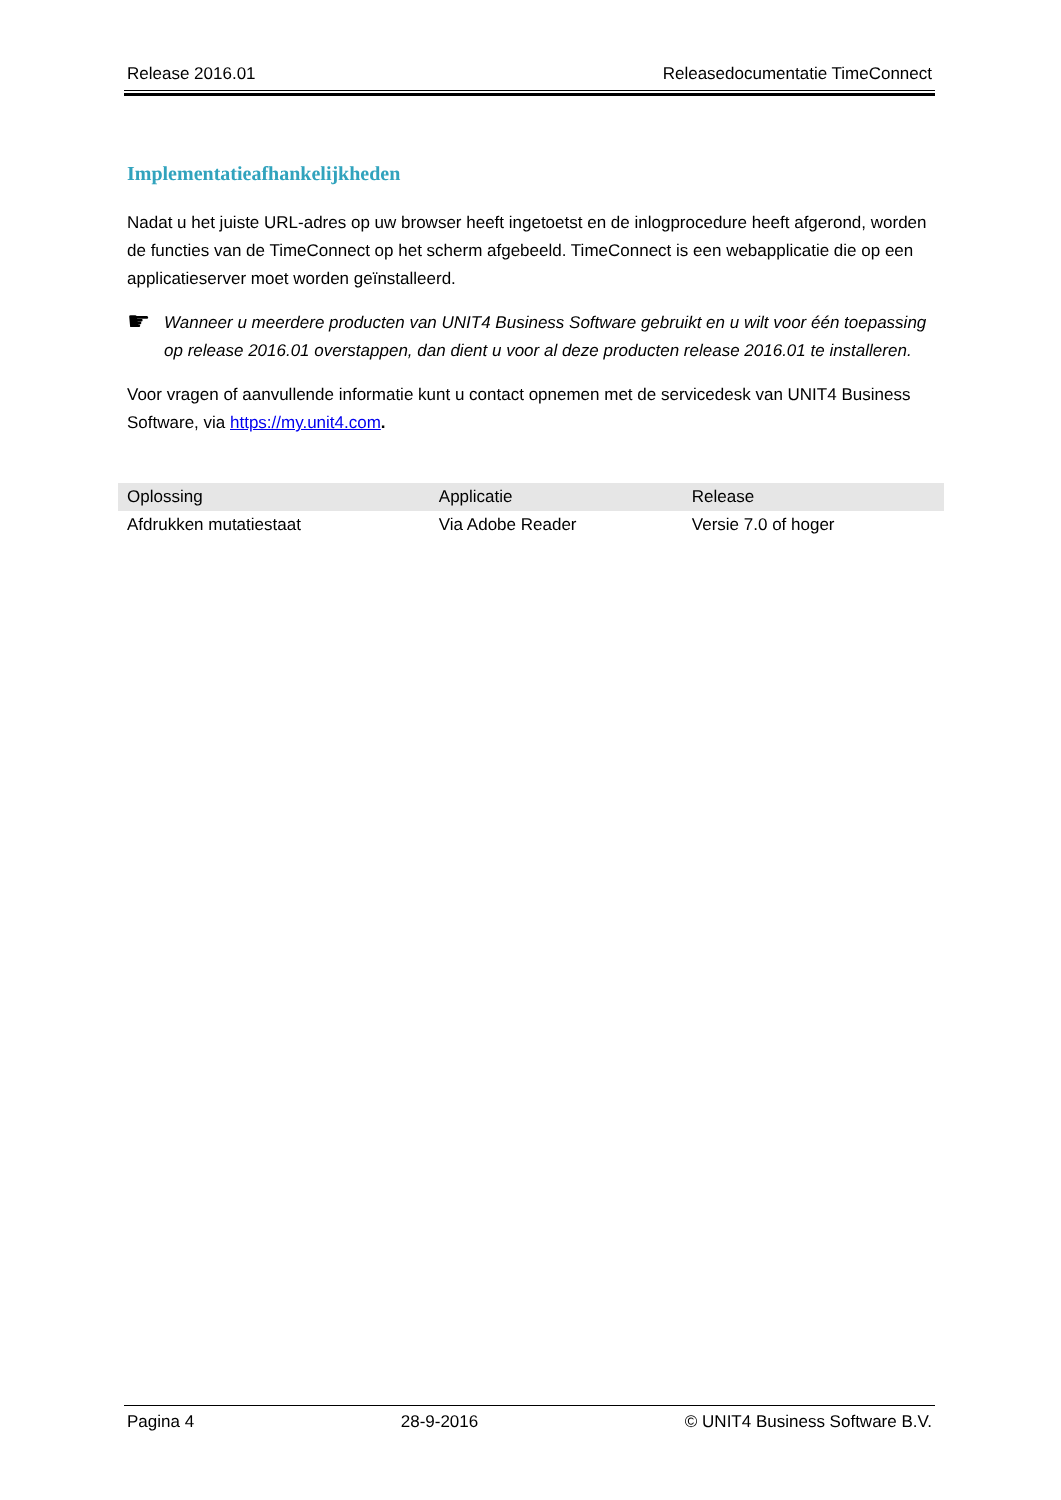Release 2016.01 Releasedocumentatie TimeConnect
Implementatieafhankelijkheden
Nadat u het juiste URL-adres op uw browser heeft ingetoetst en de inlogprocedure heeft afgerond, worden de functies van de TimeConnect op het scherm afgebeeld. TimeConnect is een webapplicatie die op een applicatieserver moet worden geïnstalleerd.
☛
Wanneer u meerdere producten van UNIT4 Business Software gebruikt en u wilt voor één toepassing op release 2016.01 overstappen, dan dient u voor al deze producten release 2016.01 te installeren.
Voor vragen of aanvullende informatie kunt u contact opnemen met de servicedesk van UNIT4 Business Software, via https://my.unit4.com.
| Oplossing | Applicatie | Release |
| --- | --- | --- |
| Afdrukken mutatiestaat | Via Adobe Reader | Versie 7.0 of hoger |
Pagina 4 28-9-2016 © UNIT4 Business Software B.V.